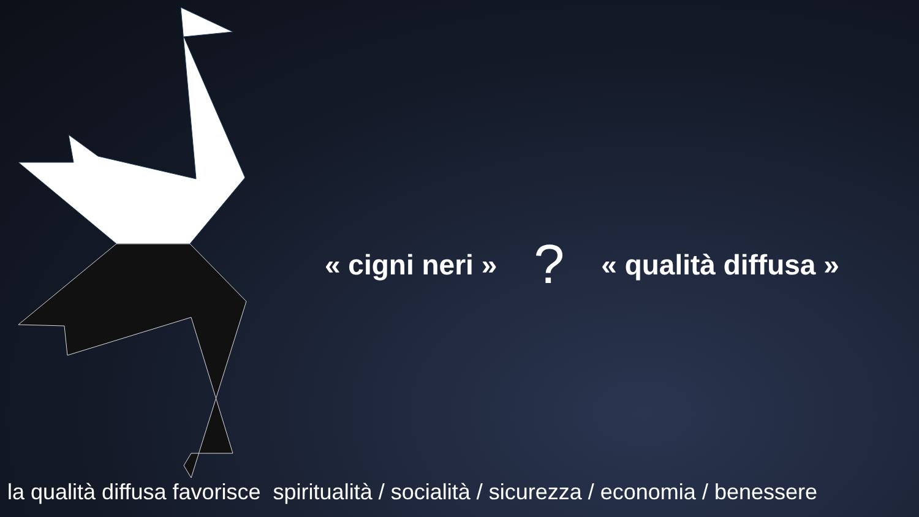« cigni neri »? « qualità diffusa »
la qualità diffusa favorisce spiritualità / socialità / sicurezza / economia / benessere